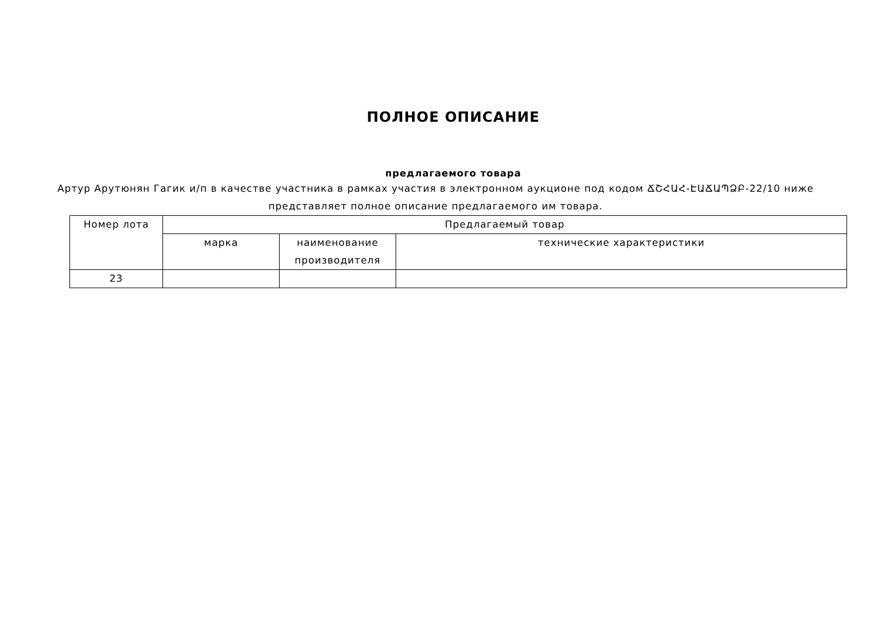ПОЛНОЕ ОПИСАНИЕ
предлагаемого товара
Артур Арутюнян Гагик и/п в качестве участника в рамках участия в электронном аукционе под кодом ՃՇՀԱՀ-ԷԱՃԱՊՁԲ-22/10 ниже представляет полное описание предлагаемого им товара.
| Номер лота | Предлагаемый товар | | |
| --- | --- | --- | --- |
| | марка | наименование производителя | технические характеристики |
| 23 | | | |